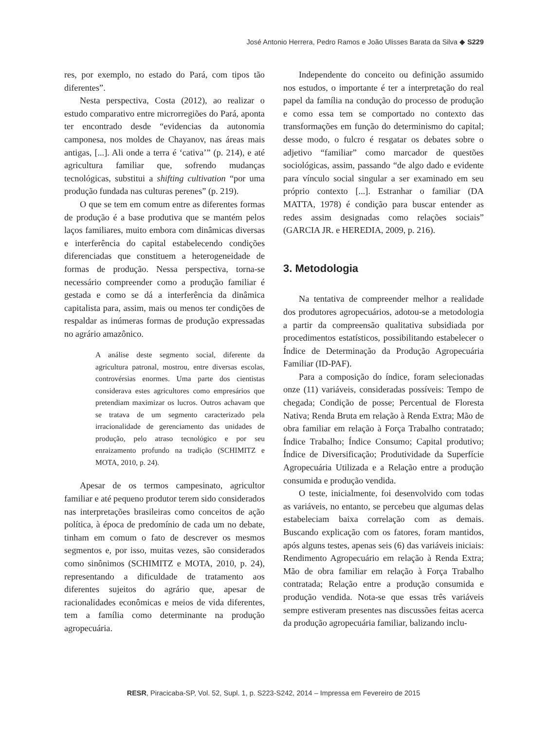José Antonio Herrera, Pedro Ramos e João Ulisses Barata da Silva ◆ S229
res, por exemplo, no estado do Pará, com tipos tão diferentes”.
Nesta perspectiva, Costa (2012), ao realizar o estudo comparativo entre microrregiões do Pará, aponta ter encontrado desde “evidencias da autonomia camponesa, nos moldes de Chayanov, nas áreas mais antigas, [...]. Ali onde a terra é ‘cativa’” (p. 214), e até agricultura familiar que, sofrendo mudanças tecnológicas, substitui a shifting cultivation “por uma produção fundada nas culturas perenes” (p. 219).
O que se tem em comum entre as diferentes formas de produção é a base produtiva que se mantém pelos laços familiares, muito embora com dinâmicas diversas e interferência do capital estabelecendo condições diferenciadas que constituem a heterogeneidade de formas de produção. Nessa perspectiva, torna-se necessário compreender como a produção familiar é gestada e como se dá a interferência da dinâmica capitalista para, assim, mais ou menos ter condições de respaldar as inúmeras formas de produção expressadas no agrário amazônico.
A análise deste segmento social, diferente da agricultura patronal, mostrou, entre diversas escolas, controvérsias enormes. Uma parte dos cientistas considerava estes agricultores como empresários que pretendiam maximizar os lucros. Outros achavam que se tratava de um segmento caracterizado pela irracionalidade de gerenciamento das unidades de produção, pelo atraso tecnológico e por seu enraizamento profundo na tradição (SCHIMITZ e MOTA, 2010, p. 24).
Apesar de os termos campesinato, agricultor familiar e até pequeno produtor terem sido considerados nas interpretações brasileiras como conceitos de ação política, à época de predomínio de cada um no debate, tinham em comum o fato de descrever os mesmos segmentos e, por isso, muitas vezes, são considerados como sinônimos (SCHIMITZ e MOTA, 2010, p. 24), representando a dificuldade de tratamento aos diferentes sujeitos do agrário que, apesar de racionalidades econômicas e meios de vida diferentes, tem a família como determinante na produção agropecuária.
Independente do conceito ou definição assumido nos estudos, o importante é ter a interpretação do real papel da família na condução do processo de produção e como essa tem se comportado no contexto das transformações em função do determinismo do capital; desse modo, o fulcro é resgatar os debates sobre o adjetivo “familiar” como marcador de questões sociológicas, assim, passando “de algo dado e evidente para vínculo social singular a ser examinado em seu próprio contexto [...]. Estranhar o familiar (DA MATTA, 1978) é condição para buscar entender as redes assim designadas como relações sociais” (GARCIA JR. e HEREDIA, 2009, p. 216).
3. Metodologia
Na tentativa de compreender melhor a realidade dos produtores agropecuários, adotou-se a metodologia a partir da compreensão qualitativa subsidiada por procedimentos estatísticos, possibilitando estabelecer o Índice de Determinação da Produção Agropecuária Familiar (ID-PAF).
Para a composição do índice, foram selecionadas onze (11) variáveis, consideradas possíveis: Tempo de chegada; Condição de posse; Percentual de Floresta Nativa; Renda Bruta em relação à Renda Extra; Mão de obra familiar em relação à Força Trabalho contratado; Índice Trabalho; Índice Consumo; Capital produtivo; Índice de Diversificação; Produtividade da Superfície Agropecuária Utilizada e a Relação entre a produção consumida e produção vendida.
O teste, inicialmente, foi desenvolvido com todas as variáveis, no entanto, se percebeu que algumas delas estabeleciam baixa correlação com as demais. Buscando explicação com os fatores, foram mantidos, após alguns testes, apenas seis (6) das variáveis iniciais: Rendimento Agropecuário em relação à Renda Extra; Mão de obra familiar em relação à Força Trabalho contratada; Relação entre a produção consumida e produção vendida. Nota-se que essas três variáveis sempre estiveram presentes nas discussões feitas acerca da produção agropecuária familiar, balizando inclu-
RESR, Piracicaba-SP, Vol. 52, Supl. 1, p. S223-S242, 2014 – Impressa em Fevereiro de 2015